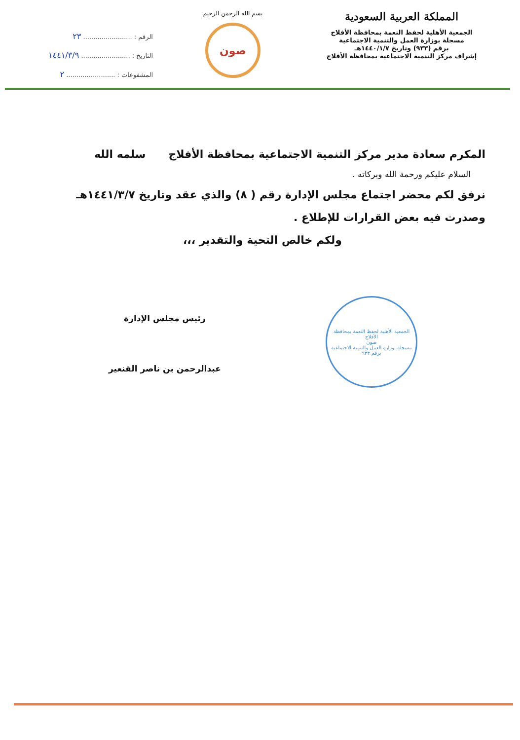المملكة العربية السعودية
الجمعية الأهلية لحفظ النعمة بمحافظة الأفلاج
مسجلة بوزارة العمل والتنمية الاجتماعية
برقم (٩٣٣) وتاريخ ١٤٤٠/١/٧هـ
إشراف مركز التنمية الاجتماعية بمحافظة الأفلاج
بسم الله الرحمن الرحيم
صون
الرقم : ........................ ٢٣
التاريخ : ........................ ١٤٤١/٣/٩
المشفوعات : ........................ ٢
المكرم سعادة مدير مركز التنمية الاجتماعية بمحافظة الأفلاج سلمه الله
السلام عليكم ورحمة الله وبركاته .
نرفق لكم محضر اجتماع مجلس الإدارة رقم ( ٨) والذي عقد وتاريخ ١٤٤١/٣/٧هـ وصدرت فيه بعض القرارات للإطلاع .
ولكم خالص التحية والتقدير ،،،
رئيس مجلس الإدارة
عبدالرحمن بن ناصر القنعير
الجمعية الأهلية لحفظ النعمة بمحافظة الأفلاج
صون
مسجلة بوزارة العمل والتنمية الاجتماعية
برقم ٩٣٣